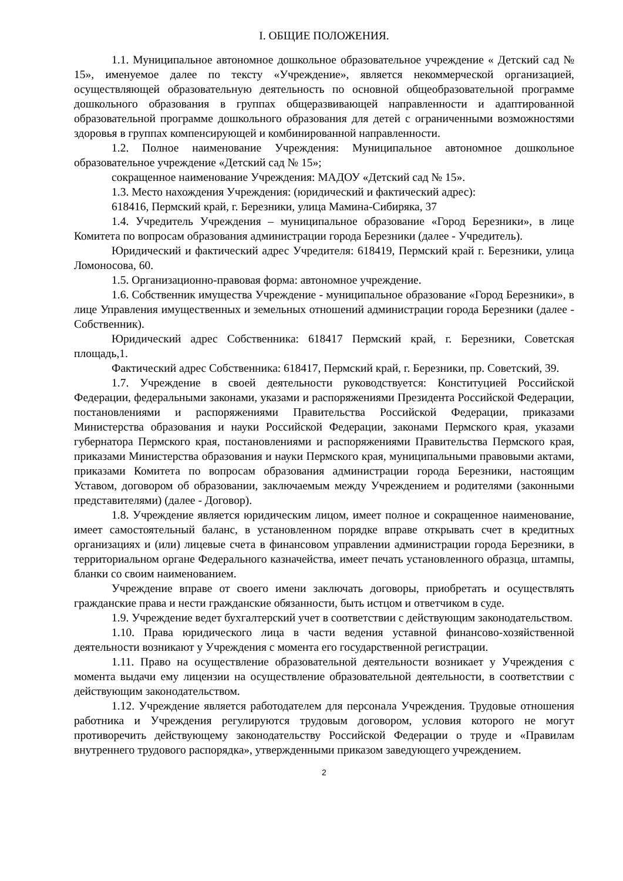I. ОБЩИЕ ПОЛОЖЕНИЯ.
1.1. Муниципальное автономное дошкольное образовательное учреждение « Детский сад № 15», именуемое далее по тексту «Учреждение», является некоммерческой организацией, осуществляющей образовательную деятельность по основной общеобразовательной программе дошкольного образования в группах общеразвивающей направленности и адаптированной образовательной программе дошкольного образования для детей с ограниченными возможностями здоровья в группах компенсирующей и комбинированной направленности.
1.2. Полное наименование Учреждения: Муниципальное автономное дошкольное образовательное учреждение «Детский сад № 15»;
сокращенное наименование Учреждения: МАДОУ «Детский сад № 15».
1.3. Место нахождения Учреждения: (юридический и фактический адрес):
618416, Пермский край, г. Березники, улица Мамина-Сибиряка, 37
1.4. Учредитель Учреждения – муниципальное образование «Город Березники», в лице Комитета по вопросам образования администрации города Березники (далее - Учредитель).
Юридический и фактический адрес Учредителя: 618419, Пермский край г. Березники, улица Ломоносова, 60.
1.5. Организационно-правовая форма: автономное учреждение.
1.6. Собственник имущества Учреждение - муниципальное образование «Город Березники», в лице Управления имущественных и земельных отношений администрации города Березники (далее - Собственник).
Юридический адрес Собственника: 618417 Пермский край, г. Березники, Советская площадь,1.
Фактический адрес Собственника: 618417, Пермский край, г. Березники, пр. Советский, 39.
1.7. Учреждение в своей деятельности руководствуется: Конституцией Российской Федерации, федеральными законами, указами и распоряжениями Президента Российской Федерации, постановлениями и распоряжениями Правительства Российской Федерации, приказами Министерства образования и науки Российской Федерации, законами Пермского края, указами губернатора Пермского края, постановлениями и распоряжениями Правительства Пермского края, приказами Министерства образования и науки Пермского края, муниципальными правовыми актами, приказами Комитета по вопросам образования администрации города Березники, настоящим Уставом, договором об образовании, заключаемым между Учреждением и родителями (законными представителями) (далее - Договор).
1.8. Учреждение является юридическим лицом, имеет полное и сокращенное наименование, имеет самостоятельный баланс, в установленном порядке вправе открывать счет в кредитных организациях и (или) лицевые счета в финансовом управлении администрации города Березники, в территориальном органе Федерального казначейства, имеет печать установленного образца, штампы, бланки со своим наименованием.
Учреждение вправе от своего имени заключать договоры, приобретать и осуществлять гражданские права и нести гражданские обязанности, быть истцом и ответчиком в суде.
1.9. Учреждение ведет бухгалтерский учет в соответствии с действующим законодательством.
1.10. Права юридического лица в части ведения уставной финансово-хозяйственной деятельности возникают у Учреждения с момента его государственной регистрации.
1.11. Право на осуществление образовательной деятельности возникает у Учреждения с момента выдачи ему лицензии на осуществление образовательной деятельности, в соответствии с действующим законодательством.
1.12. Учреждение является работодателем для персонала Учреждения. Трудовые отношения работника и Учреждения регулируются трудовым договором, условия которого не могут противоречить действующему законодательству Российской Федерации о труде и «Правилам внутреннего трудового распорядка», утвержденными приказом заведующего учреждением.
2